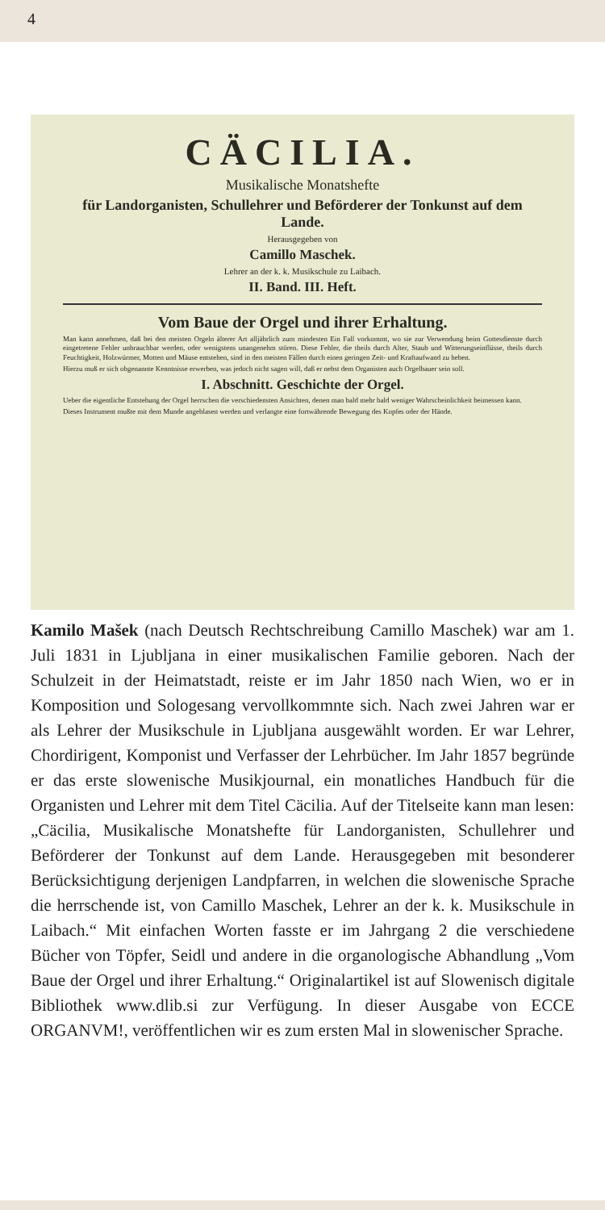4
CÄCILIA.
Musikalische Monatshefte
für Landorganisten, Schullehrer und Beförderer der Tonkunst auf dem Lande.
Herausgegeben von
Camillo Maschek.
Lehrer an der k. k. Musikschule zu Laibach.
II. Band. III. Heft.
Vom Baue der Orgel und ihrer Erhaltung.
Man kann annehmen, daß bei den meisten Orgeln älterer Art alljährlich zum mindesten Ein Fall vorkommt, wo sie zur Verwendung beim Gottesdienste durch eingetretene Fehler unbrauchbar werden, oder wenigstens unangenehm stören. Diese Fehler, die theils durch Alter, Staub und Witterungseinflüsse, theils durch Feuchtigkeit, Holzwürmer, Motten und Mäuse entstehen, sind in den meisten Fällen durch einen geringen Zeit- und Kraftaufwand zu heben.
Hierzu muß er sich obgenannte Kenntnisse erwerben, was jedoch nicht sagen will, daß er nebst dem Organisten auch Orgelbauer sein soll.
I. Abschnitt. Geschichte der Orgel.
Ueber die eigentliche Entstehung der Orgel herrschen die verschiedensten Ansichten, denen man bald mehr bald weniger Wahrscheinlichkeit beimessen kann.
Dieses Instrument mußte mit dem Munde angeblasen werden und verlangte eine fortwährende Bewegung des Kopfes oder der Hände.
Kamilo Mašek (nach Deutsch Rechtschreibung Camillo Maschek) war am 1. Juli 1831 in Ljubljana in einer musikalischen Familie geboren. Nach der Schulzeit in der Heimatstadt, reiste er im Jahr 1850 nach Wien, wo er in Komposition und Sologesang vervollkommnte sich. Nach zwei Jahren war er als Lehrer der Musikschule in Ljubljana ausgewählt worden. Er war Lehrer, Chordirigent, Komponist und Verfasser der Lehrbücher. Im Jahr 1857 begründe er das erste slowenische Musikjournal, ein monatliches Handbuch für die Organisten und Lehrer mit dem Titel Cäcilia. Auf der Titelseite kann man lesen: „Cäcilia, Musikalische Monatshefte für Landorganisten, Schullehrer und Beförderer der Tonkunst auf dem Lande. Herausgegeben mit besonderer Berücksichtigung derjenigen Landpfarren, in welchen die slowenische Sprache die herrschende ist, von Camillo Maschek, Lehrer an der k. k. Musikschule in Laibach.“ Mit einfachen Worten fasste er im Jahrgang 2 die verschiedene Bücher von Töpfer, Seidl und andere in die organologische Abhandlung „Vom Baue der Orgel und ihrer Erhaltung.“ Originalartikel ist auf Slowenisch digitale Bibliothek www.dlib.si zur Verfügung. In dieser Ausgabe von ECCE ORGANVM!, veröffentlichen wir es zum ersten Mal in slowenischer Sprache.